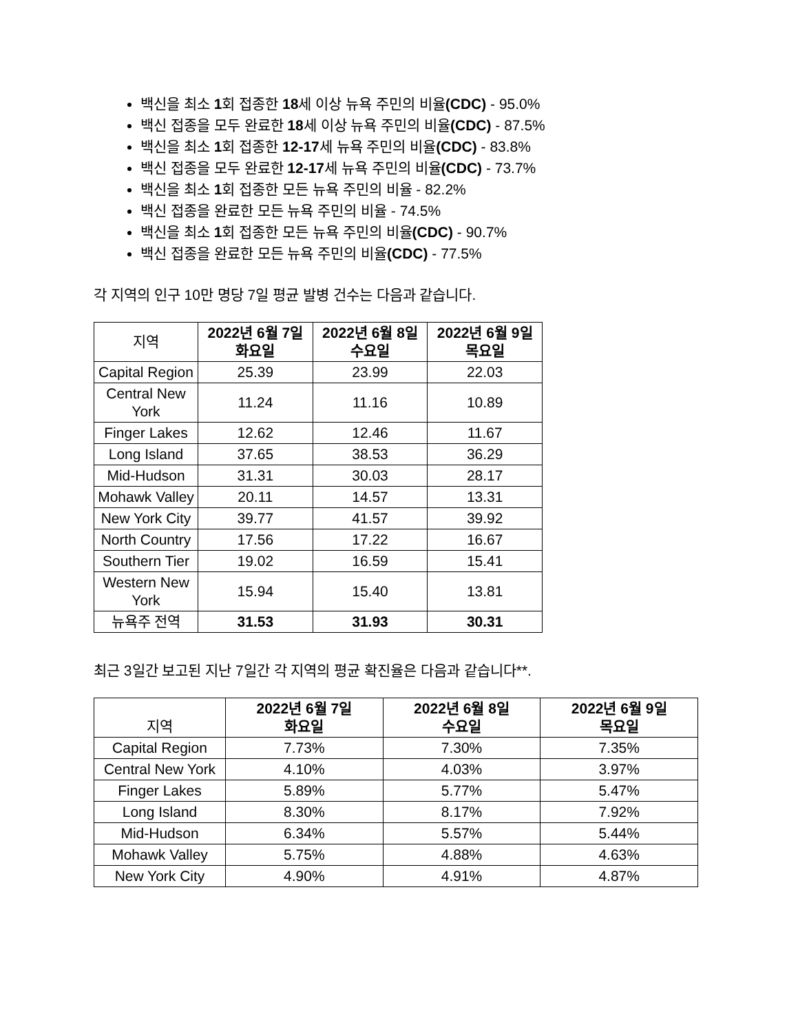백신을 최소 1회 접종한 18세 이상 뉴욕 주민의 비율(CDC) - 95.0%
백신 접종을 모두 완료한 18세 이상 뉴욕 주민의 비율(CDC) - 87.5%
백신을 최소 1회 접종한 12-17세 뉴욕 주민의 비율(CDC) - 83.8%
백신 접종을 모두 완료한 12-17세 뉴욕 주민의 비율(CDC) - 73.7%
백신을 최소 1회 접종한 모든 뉴욕 주민의 비율 - 82.2%
백신 접종을 완료한 모든 뉴욕 주민의 비율 - 74.5%
백신을 최소 1회 접종한 모든 뉴욕 주민의 비율(CDC) - 90.7%
백신 접종을 완료한 모든 뉴욕 주민의 비율(CDC) - 77.5%
각 지역의 인구 10만 명당 7일 평균 발병 건수는 다음과 같습니다.
| 지역 | 2022년 6월 7일 화요일 | 2022년 6월 8일 수요일 | 2022년 6월 9일 목요일 |
| Capital Region | 25.39 | 23.99 | 22.03 |
| Central New York | 11.24 | 11.16 | 10.89 |
| Finger Lakes | 12.62 | 12.46 | 11.67 |
| Long Island | 37.65 | 38.53 | 36.29 |
| Mid-Hudson | 31.31 | 30.03 | 28.17 |
| Mohawk Valley | 20.11 | 14.57 | 13.31 |
| New York City | 39.77 | 41.57 | 39.92 |
| North Country | 17.56 | 17.22 | 16.67 |
| Southern Tier | 19.02 | 16.59 | 15.41 |
| Western New York | 15.94 | 15.40 | 13.81 |
| 뉴욕주 전역 | 31.53 | 31.93 | 30.31 |
최근 3일간 보고된 지난 7일간 각 지역의 평균 확진율은 다음과 같습니다**.
| 지역 | 2022년 6월 7일 화요일 | 2022년 6월 8일 수요일 | 2022년 6월 9일 목요일 |
| Capital Region | 7.73% | 7.30% | 7.35% |
| Central New York | 4.10% | 4.03% | 3.97% |
| Finger Lakes | 5.89% | 5.77% | 5.47% |
| Long Island | 8.30% | 8.17% | 7.92% |
| Mid-Hudson | 6.34% | 5.57% | 5.44% |
| Mohawk Valley | 5.75% | 4.88% | 4.63% |
| New York City | 4.90% | 4.91% | 4.87% |